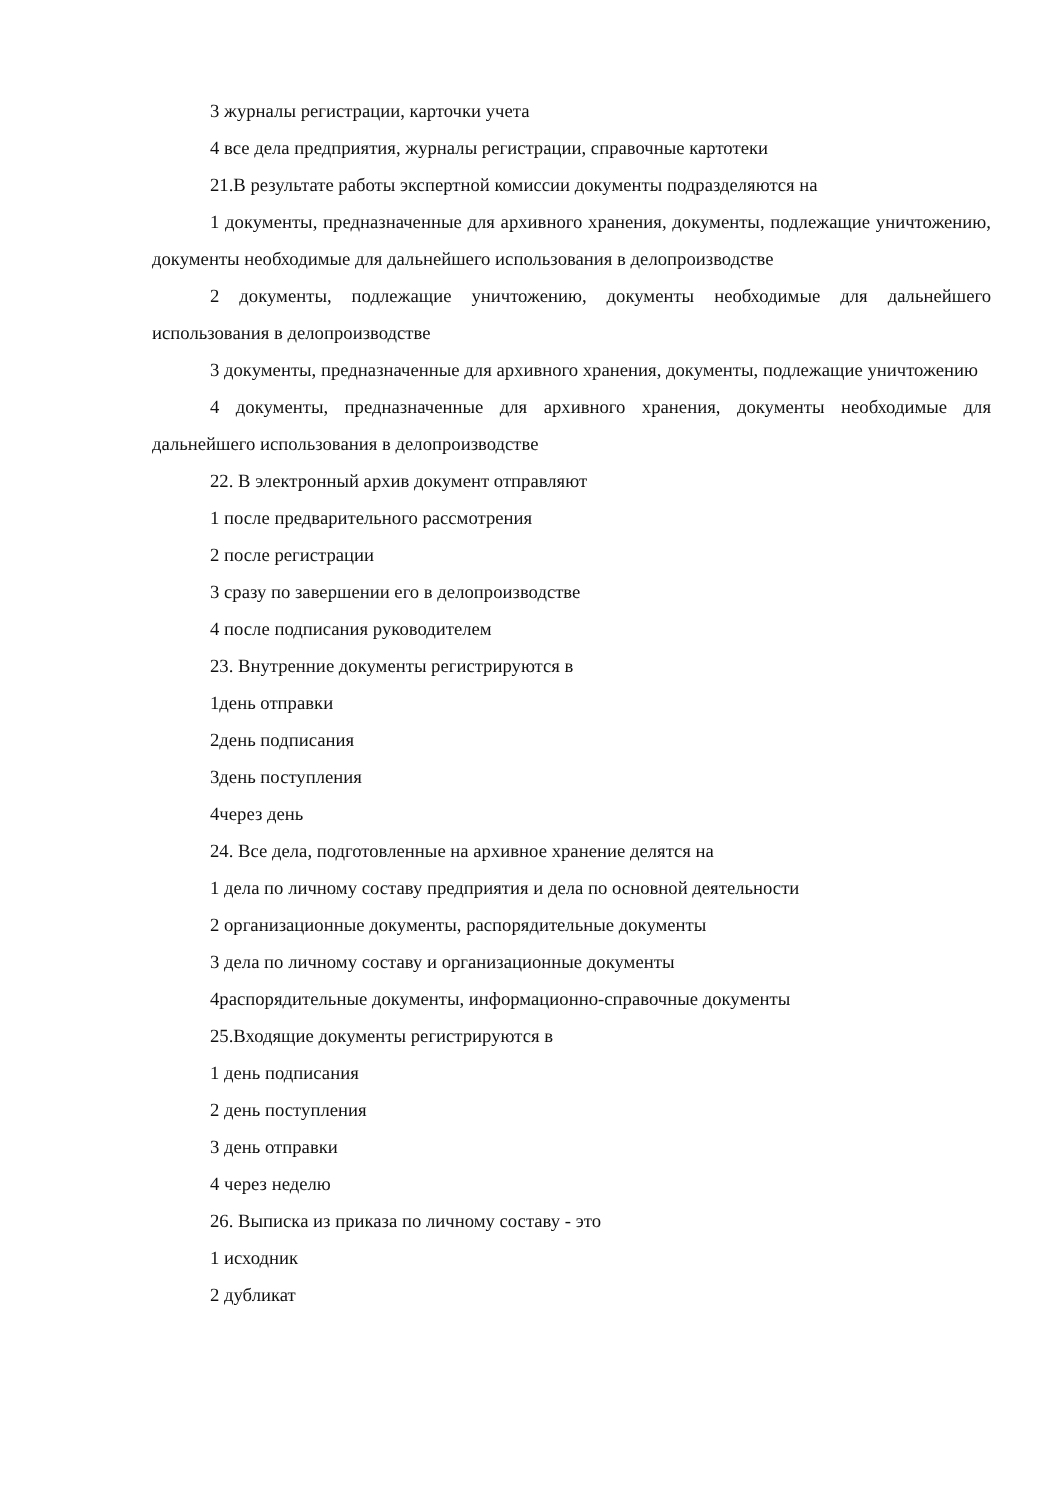3 журналы регистрации, карточки учета
4 все дела предприятия, журналы регистрации, справочные картотеки
21.В результате работы экспертной комиссии документы подразделяются на
1 документы, предназначенные для архивного хранения, документы, подлежащие уничтожению, документы необходимые для дальнейшего использования в делопроизводстве
2 документы, подлежащие уничтожению, документы необходимые для дальнейшего использования в делопроизводстве
3 документы, предназначенные для архивного хранения, документы, подлежащие уничтожению
4 документы, предназначенные для архивного хранения, документы необходимые для дальнейшего использования в делопроизводстве
22. В электронный архив документ отправляют
1 после предварительного рассмотрения
2 после регистрации
3 сразу по завершении его в делопроизводстве
4 после подписания руководителем
23. Внутренние документы регистрируются в
1день отправки
2день подписания
3день поступления
4через день
24. Все дела, подготовленные на архивное хранение делятся на
1 дела по личному составу предприятия и дела по основной деятельности
2 организационные документы, распорядительные документы
3 дела по личному составу и организационные документы
4распорядительные документы, информационно-справочные документы
25.Входящие документы регистрируются в
1 день подписания
2 день поступления
3 день отправки
4 через неделю
26. Выписка из приказа по личному составу - это
1 исходник
2 дубликат